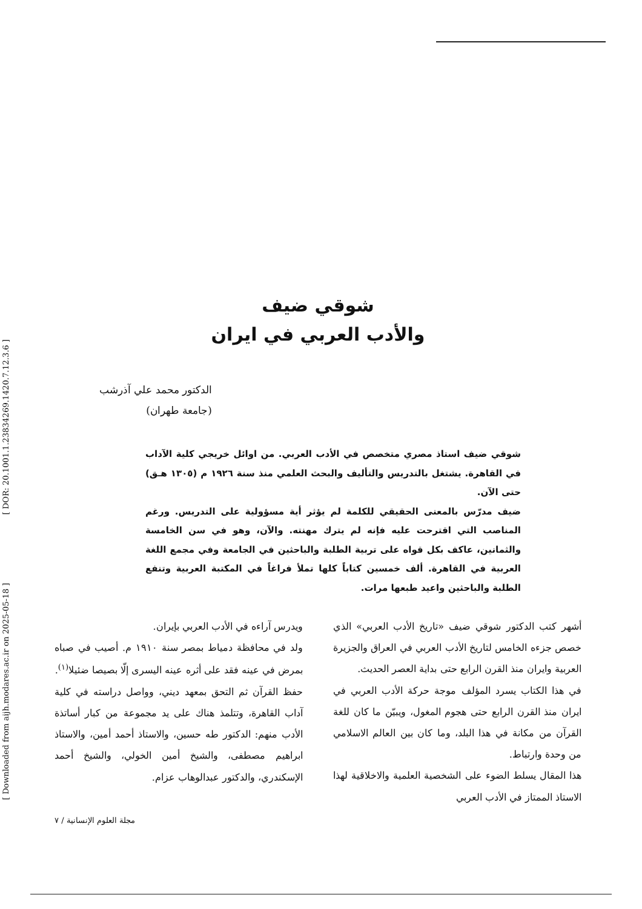[ DOR: 20.1001.1.23834269.1420.7.12.3.6 ]
[ Downloaded from aijh.modares.ac.ir on 2025-05-18 ]
شوقي ضيف
والأدب العربي في ايران
الدكتور محمد علي آذرشب
(جامعة طهران)
شوقي ضيف استاذ مصري متخصص في الأدب العربي. من اوائل خريجي كلية الآداب في القاهرة. يشتغل بالتدريس والتأليف والبحث العلمي منذ سنة ١٩٢٦ م (١٣٠٥ هـق) حتى الآن.
ضيف مدرّس بالمعنى الحقيقي للكلمة لم يؤثر أية مسؤولية على التدريس. ورغم المناصب التي اقترحت عليه فإنه لم يترك مهنته. والآن، وهو في سن الخامسة والثمانين، عاكف بكل قواه على تربية الطلبة والباحثين في الجامعة وفي مجمع اللغة العربية في القاهرة. ألف خمسين كتاباً كلها تملأ فراغاً في المكتبة العربية وتنفع الطلبة والباحثين واعيد طبعها مرات.
أشهر كتب الدكتور شوقي ضيف «تاريخ الأدب العربي» الذي خصص جزءه الخامس لتاريخ الأدب العربي في العراق والجزيرة العربية وايران منذ القرن الرابع حتى بداية العصر الحديث.
في هذا الكتاب يسرد المؤلف موجة حركة الأدب العربي في ايران منذ القرن الرابع حتى هجوم المغول، ويبيّن ما كان للغة القرآن من مكانة في هذا البلد، وما كان بين العالم الاسلامي من وحدة وارتباط.
هذا المقال يسلط الضوء على الشخصية العلمية والاخلاقية لهذا الاستاذ الممتاز في الأدب العربي
ويدرس آراءه في الأدب العربي بإيران.
ولد في محافظة دمياط بمصر سنة ١٩١٠ م. أصيب في صباه بمرض في عينه فقد على أثره عينه اليسرى إلّا بصيصا ضئيلا<sup>(١)</sup>.
حفظ القرآن ثم التحق بمعهد ديني، وواصل دراسته في كلية آداب القاهرة، وتتلمذ هناك على يد مجموعة من كبار أساتذة الأدب منهم: الدكتور طه حسين، والاستاذ أحمد أمين، والاستاذ ابراهيم مصطفى، والشيخ أمين الخولي، والشيخ أحمد الإسكندري، والدكتور عبدالوهاب عزام.
مجلة العلوم الإنسانية / ٧